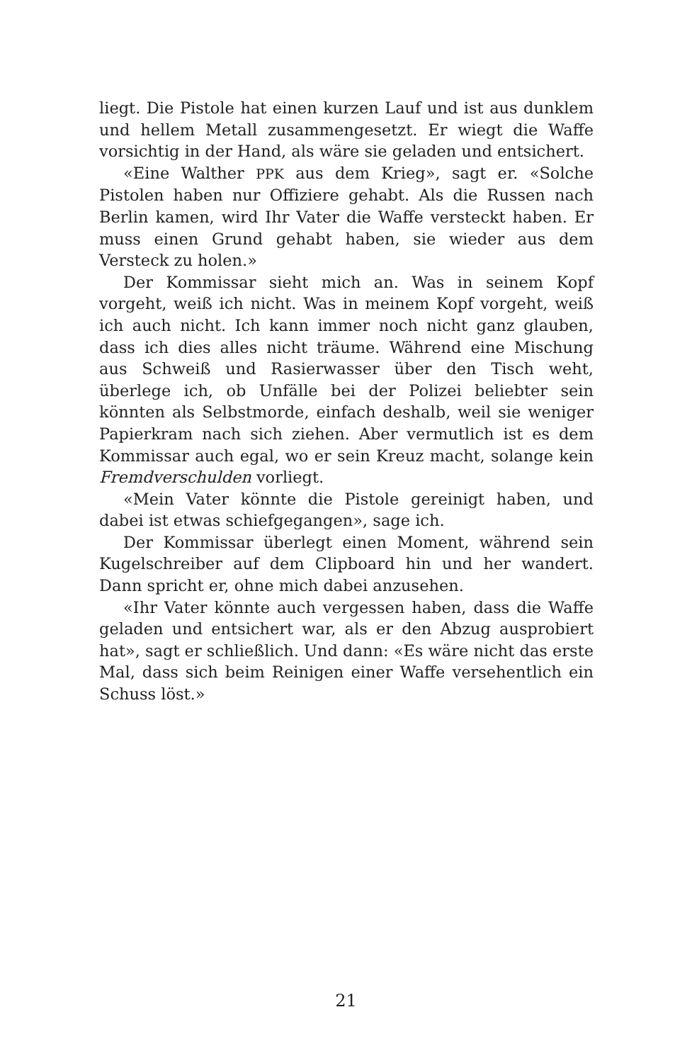liegt. Die Pistole hat einen kurzen Lauf und ist aus dunklem und hellem Metall zusammengesetzt. Er wiegt die Waffe vorsichtig in der Hand, als wäre sie geladen und entsichert.
«Eine Walther PPK aus dem Krieg», sagt er. «Solche Pistolen haben nur Offiziere gehabt. Als die Russen nach Berlin kamen, wird Ihr Vater die Waffe versteckt haben. Er muss einen Grund gehabt haben, sie wieder aus dem Versteck zu holen.»
Der Kommissar sieht mich an. Was in seinem Kopf vorgeht, weiß ich nicht. Was in meinem Kopf vorgeht, weiß ich auch nicht. Ich kann immer noch nicht ganz glauben, dass ich dies alles nicht träume. Während eine Mischung aus Schweiß und Rasierwasser über den Tisch weht, überlege ich, ob Unfälle bei der Polizei beliebter sein könnten als Selbstmorde, einfach deshalb, weil sie weniger Papierkram nach sich ziehen. Aber vermutlich ist es dem Kommissar auch egal, wo er sein Kreuz macht, solange kein Fremdverschulden vorliegt.
«Mein Vater könnte die Pistole gereinigt haben, und dabei ist etwas schiefgegangen», sage ich.
Der Kommissar überlegt einen Moment, während sein Kugelschreiber auf dem Clipboard hin und her wandert. Dann spricht er, ohne mich dabei anzusehen.
«Ihr Vater könnte auch vergessen haben, dass die Waffe geladen und entsichert war, als er den Abzug ausprobiert hat», sagt er schließlich. Und dann: «Es wäre nicht das erste Mal, dass sich beim Reinigen einer Waffe versehentlich ein Schuss löst.»
21